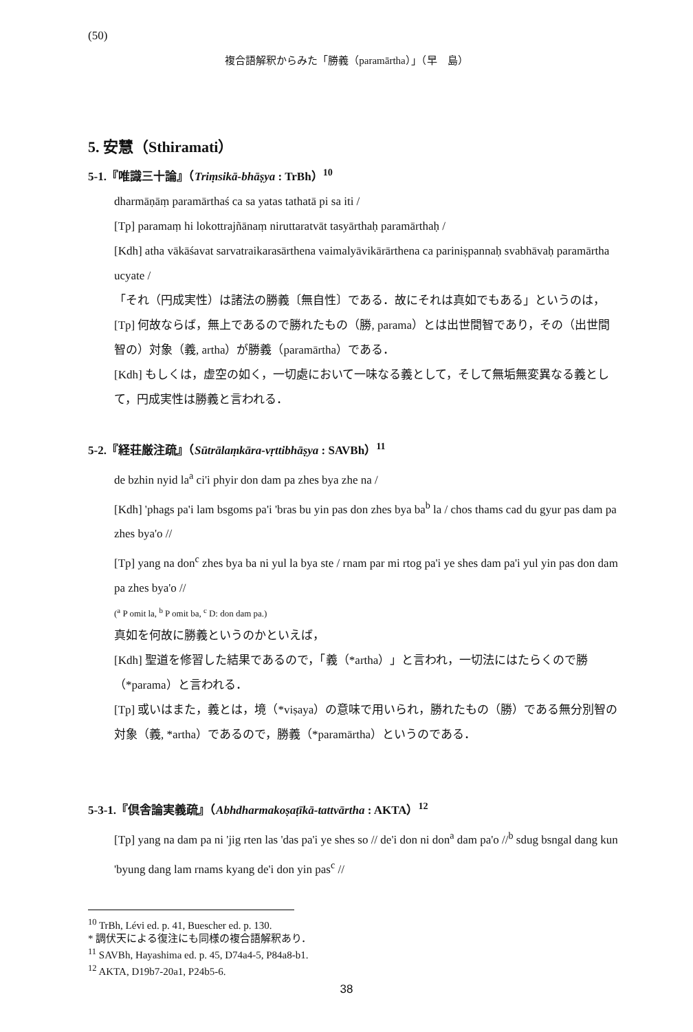(50)
複合語解釈からみた「勝義（paramārtha）」（早　島）
5. 安慧（Sthiramati）
5-1.『唯識三十論』（Triṃsikā-bhāṣya : TrBh）<sup>10</sup>
dharmāṇāṃ paramārthaś ca sa yatas tathatā pi sa iti /
[Tp] paramaṃ hi lokottrajñānaṃ niruttaratvāt tasyārthaḥ paramārthaḥ /
[Kdh] atha vākāśavat sarvatraikarasārthena vaimalyāvikārārthena ca pariniṣpannaḥ svabhāvaḥ paramārtha ucyate /
「それ（円成実性）は諸法の勝義〔無自性〕である．故にそれは真如でもある」というのは，
[Tp] 何故ならば，無上であるので勝れたもの（勝, parama）とは出世間智であり，その（出世間智の）対象（義, artha）が勝義（paramārtha）である．
[Kdh] もしくは，虚空の如く，一切處において一味なる義として，そして無垢無変異なる義として，円成実性は勝義と言われる．
5-2.『経荘厳注疏』（Sūtrālaṃkāra-vṛttibhāṣya : SAVBh）<sup>11</sup>
de bzhin nyid la<sup>a</sup> ci'i phyir don dam pa zhes bya zhe na /
[Kdh] 'phags pa'i lam bsgoms pa'i 'bras bu yin pas don zhes bya ba<sup>b</sup> la / chos thams cad du gyur pas dam pa zhes bya'o //
[Tp] yang na don<sup>c</sup> zhes bya ba ni yul la bya ste / rnam par mi rtog pa'i ye shes dam pa'i yul yin pas don dam pa zhes bya'o //
(<sup>a</sup> P omit la, <sup>b</sup> P omit ba, <sup>c</sup> D: don dam pa.)
真如を何故に勝義というのかといえば，
[Kdh] 聖道を修習した結果であるので，「義（*artha）」と言われ，一切法にはたらくので勝（*parama）と言われる．
[Tp] 或いはまた，義とは，境（*viṣaya）の意味で用いられ，勝れたもの（勝）である無分別智の対象（義, *artha）であるので，勝義（*paramārtha）というのである．
5-3-1.『倶舎論実義疏』（Abhdharmakoṣaṭīkā-tattvārtha : AKTA）<sup>12</sup>
[Tp] yang na dam pa ni 'jig rten las 'das pa'i ye shes so // de'i don ni don<sup>a</sup> dam pa'o //<sup>b</sup> sdug bsngal dang kun 'byung dang lam rnams kyang de'i don yin pas<sup>c</sup> //
<sup>10</sup> TrBh, Lévi ed. p. 41, Buescher ed. p. 130.
* 調伏天による復注にも同様の複合語解釈あり．
<sup>11</sup> SAVBh, Hayashima ed. p. 45, D74a4-5, P84a8-b1.
<sup>12</sup> AKTA, D19b7-20a1, P24b5-6.
38